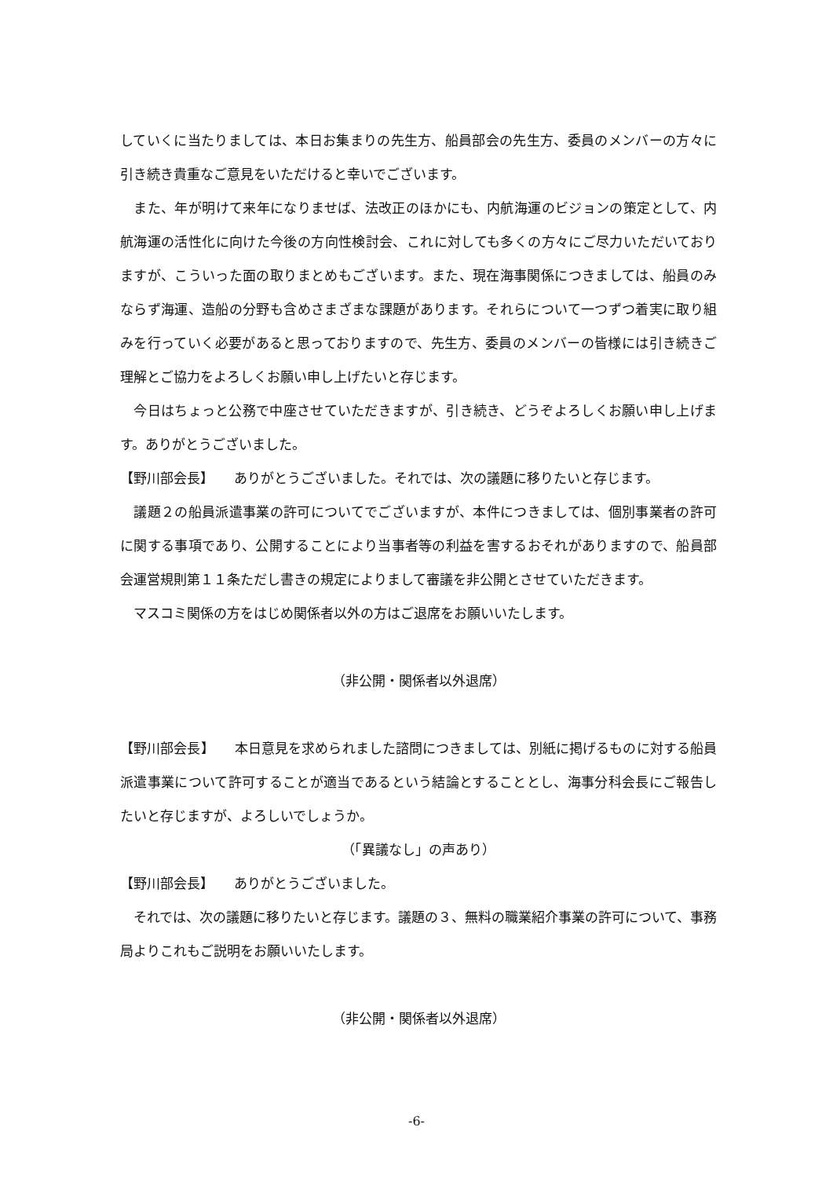していくに当たりましては、本日お集まりの先生方、船員部会の先生方、委員のメンバーの方々に引き続き貴重なご意見をいただけると幸いでございます。
　また、年が明けて来年になりませば、法改正のほかにも、内航海運のビジョンの策定として、内航海運の活性化に向けた今後の方向性検討会、これに対しても多くの方々にご尽力いただいておりますが、こういった面の取りまとめもございます。また、現在海事関係につきましては、船員のみならず海運、造船の分野も含めさまざまな課題があります。それらについて一つずつ着実に取り組みを行っていく必要があると思っておりますので、先生方、委員のメンバーの皆様には引き続きご理解とご協力をよろしくお願い申し上げたいと存じます。
　今日はちょっと公務で中座させていただきますが、引き続き、どうぞよろしくお願い申し上げます。ありがとうございました。
【野川部会長】　　ありがとうございました。それでは、次の議題に移りたいと存じます。
　議題２の船員派遣事業の許可についてでございますが、本件につきましては、個別事業者の許可に関する事項であり、公開することにより当事者等の利益を害するおそれがありますので、船員部会運営規則第１１条ただし書きの規定によりまして審議を非公開とさせていただきます。
　マスコミ関係の方をはじめ関係者以外の方はご退席をお願いいたします。
（非公開・関係者以外退席）
【野川部会長】　　本日意見を求められました諮問につきましては、別紙に掲げるものに対する船員派遣事業について許可することが適当であるという結論とすることとし、海事分科会長にご報告したいと存じますが、よろしいでしょうか。
（「異議なし」の声あり）
【野川部会長】　　ありがとうございました。
　それでは、次の議題に移りたいと存じます。議題の３、無料の職業紹介事業の許可について、事務局よりこれもご説明をお願いいたします。
（非公開・関係者以外退席）
-6-